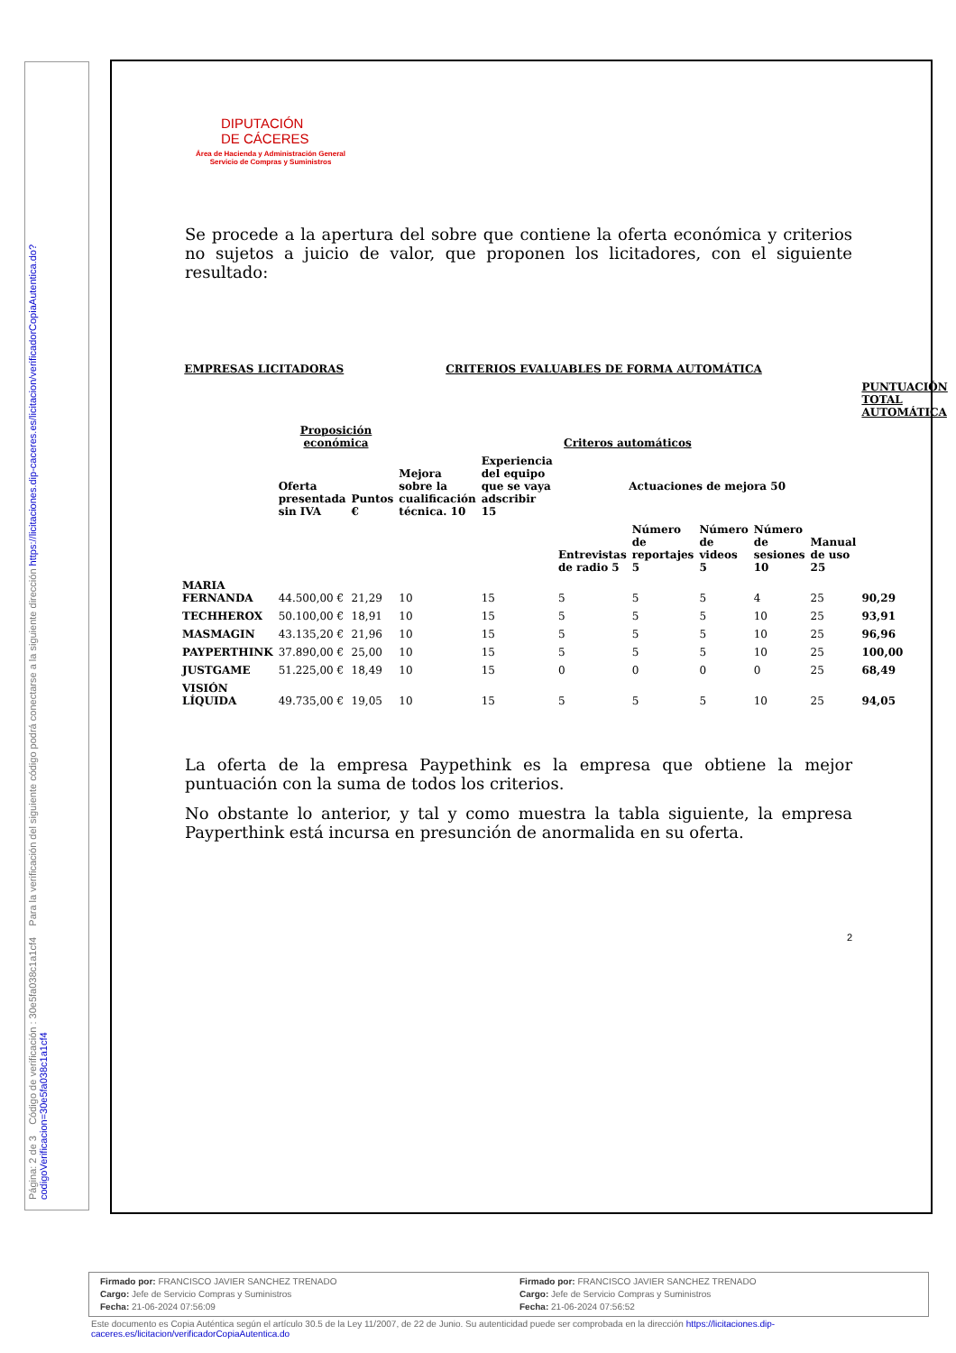Página: 2 de 3 Código de verificación : 30e5fa038c1a1cf4 Para la verificación del siguiente código podrá conectarse a la siguiente dirección https://licitaciones.dip-caceres.es/licitacion/verificadorCopiaAutentica.do?codigoVerificacion=30e5fa038c1a1cf4
DIPUTACIÓN
DE CÁCERES
Área de Hacienda y Administración General
Servicio de Compras y Suministros
Se procede a la apertura del sobre que contiene la oferta económica y criterios no sujetos a juicio de valor, que proponen los licitadores, con el siguiente resultado:
| EMPRESAS LICITADORAS | | CRITERIOS EVALUABLES DE FORMA AUTOMÁTICA | | | | | | | | |
| --- | --- | --- | --- | --- | --- | --- | --- | --- | --- | --- |
| | | | | | | | | | | PUNTUACIÓN TOTAL AUTOMÁTICA |
| | Proposición económica | | Criteros automáticos | | | | | | | |
| | Oferta presentada sin IVA | Puntos € | Mejora sobre la cualificación técnica. 10 | Experiencia del equipo que se vaya adscribir 15 | Actuaciones de mejora 50 | | | | | |
| | | | | | Entrevistas de radio 5 | Número de reportajes 5 | Número de videos 5 | Número de sesiones 10 | Manual de uso 25 | |
| MARIA FERNANDA | 44.500,00 € | 21,29 | 10 | 15 | 5 | 5 | 5 | 4 | 25 | 90,29 |
| TECHHEROX | 50.100,00 € | 18,91 | 10 | 15 | 5 | 5 | 5 | 10 | 25 | 93,91 |
| MASMAGIN | 43.135,20 € | 21,96 | 10 | 15 | 5 | 5 | 5 | 10 | 25 | 96,96 |
| PAYPERTHINK | 37.890,00 € | 25,00 | 10 | 15 | 5 | 5 | 5 | 10 | 25 | 100,00 |
| JUSTGAME | 51.225,00 € | 18,49 | 10 | 15 | 0 | 0 | 0 | 0 | 25 | 68,49 |
| VISIÓN LÍQUIDA | 49.735,00 € | 19,05 | 10 | 15 | 5 | 5 | 5 | 10 | 25 | 94,05 |
La oferta de la empresa Paypethink es la empresa que obtiene la mejor puntuación con la suma de todos los criterios.
No obstante lo anterior, y tal y como muestra la tabla siguiente, la empresa Payperthink está incursa en presunción de anormalida en su oferta.
2
Firmado por: FRANCISCO JAVIER SANCHEZ TRENADO
Cargo: Jefe de Servicio Compras y Suministros
Fecha: 21-06-2024 07:56:09
Firmado por: FRANCISCO JAVIER SANCHEZ TRENADO
Cargo: Jefe de Servicio Compras y Suministros
Fecha: 21-06-2024 07:56:52
Este documento es Copia Auténtica según el artículo 30.5 de la Ley 11/2007, de 22 de Junio. Su autenticidad puede ser comprobada en la dirección https://licitaciones.dip-caceres.es/licitacion/verificadorCopiaAutentica.do